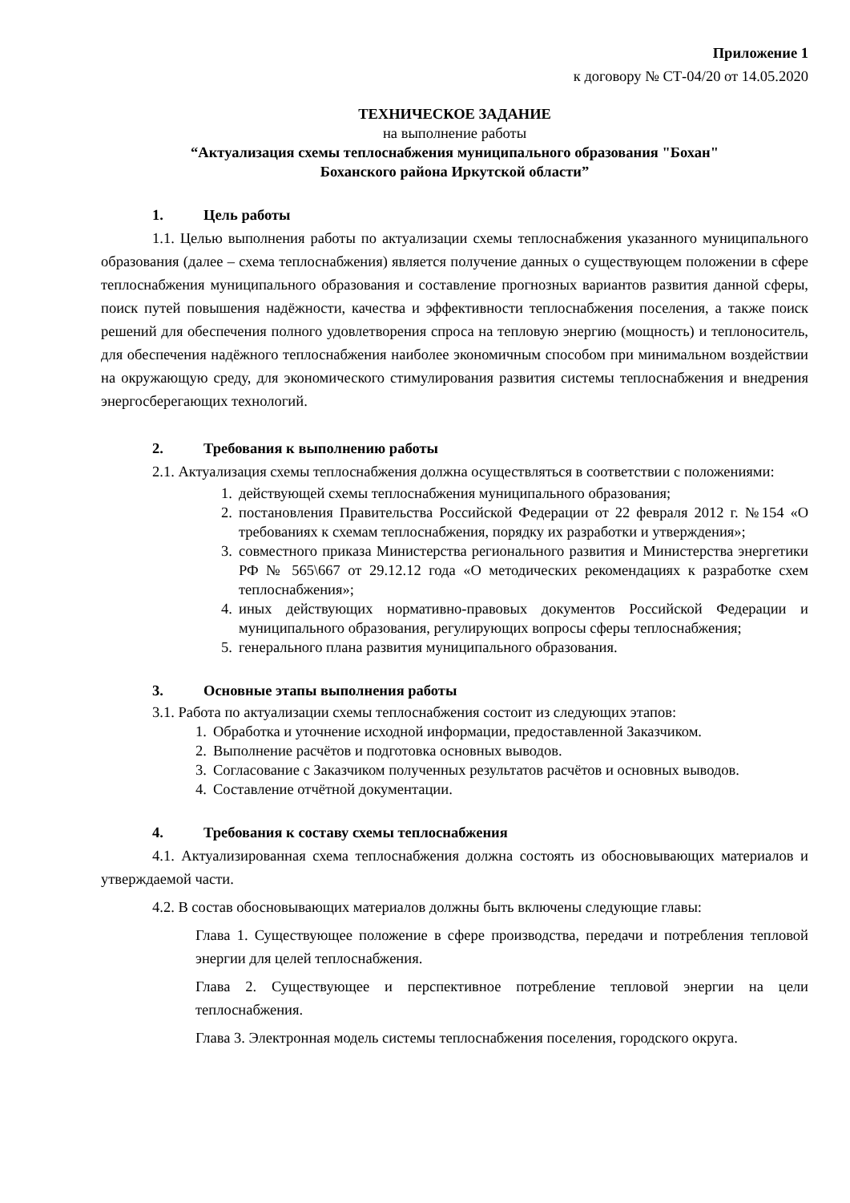Приложение 1
к договору № СТ-04/20 от 14.05.2020
ТЕХНИЧЕСКОЕ ЗАДАНИЕ
на выполнение работы
“Актуализация схемы теплоснабжения муниципального образования "Бохан"
Боханского района Иркутской области”
1. Цель работы
1.1. Целью выполнения работы по актуализации схемы теплоснабжения указанного муниципального образования (далее – схема теплоснабжения) является получение данных о существующем положении в сфере теплоснабжения муниципального образования и составление прогнозных вариантов развития данной сферы, поиск путей повышения надёжности, качества и эффективности теплоснабжения поселения, а также поиск решений для обеспечения полного удовлетворения спроса на тепловую энергию (мощность) и теплоноситель, для обеспечения надёжного теплоснабжения наиболее экономичным способом при минимальном воздействии на окружающую среду, для экономического стимулирования развития системы теплоснабжения и внедрения энергосберегающих технологий.
2. Требования к выполнению работы
2.1. Актуализация схемы теплоснабжения должна осуществляться в соответствии с положениями:
1. действующей схемы теплоснабжения муниципального образования;
2. постановления Правительства Российской Федерации от 22 февраля 2012 г. №154 «О требованиях к схемам теплоснабжения, порядку их разработки и утверждения»;
3. совместного приказа Министерства регионального развития и Министерства энергетики РФ № 565\667 от 29.12.12 года «О методических рекомендациях к разработке схем теплоснабжения»;
4. иных действующих нормативно-правовых документов Российской Федерации и муниципального образования, регулирующих вопросы сферы теплоснабжения;
5. генерального плана развития муниципального образования.
3. Основные этапы выполнения работы
3.1. Работа по актуализации схемы теплоснабжения состоит из следующих этапов:
1. Обработка и уточнение исходной информации, предоставленной Заказчиком.
2. Выполнение расчётов и подготовка основных выводов.
3. Согласование с Заказчиком полученных результатов расчётов и основных выводов.
4. Составление отчётной документации.
4. Требования к составу схемы теплоснабжения
4.1. Актуализированная схема теплоснабжения должна состоять из обосновывающих материалов и утверждаемой части.
4.2. В состав обосновывающих материалов должны быть включены следующие главы:
Глава 1. Существующее положение в сфере производства, передачи и потребления тепловой энергии для целей теплоснабжения.
Глава 2. Существующее и перспективное потребление тепловой энергии на цели теплоснабжения.
Глава 3. Электронная модель системы теплоснабжения поселения, городского округа.